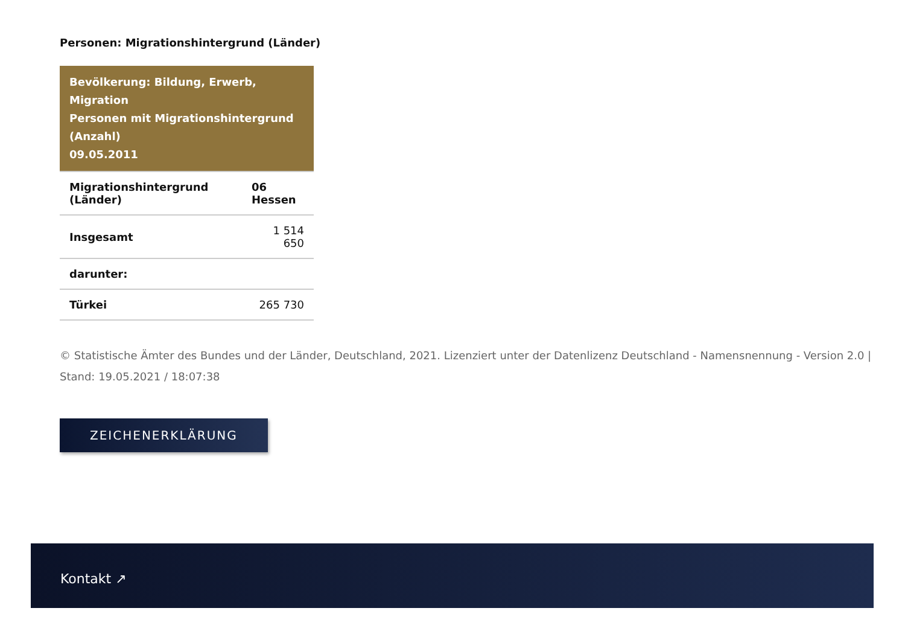Personen: Migrationshintergrund (Länder)
| Bevölkerung: Bildung, Erwerb, Migration Personen mit Migrationshintergrund (Anzahl) 09.05.2011 | |
| --- | --- |
| Migrationshintergrund (Länder) | 06 Hessen |
| Insgesamt | 1 514 650 |
| darunter: | |
| Türkei | 265 730 |
© Statistische Ämter des Bundes und der Länder, Deutschland, 2021. Lizenziert unter der Datenlizenz Deutschland - Namensnennung - Version 2.0 |
Stand: 19.05.2021 / 18:07:38
ZEICHENERKLÄRUNG
Kontakt ↗